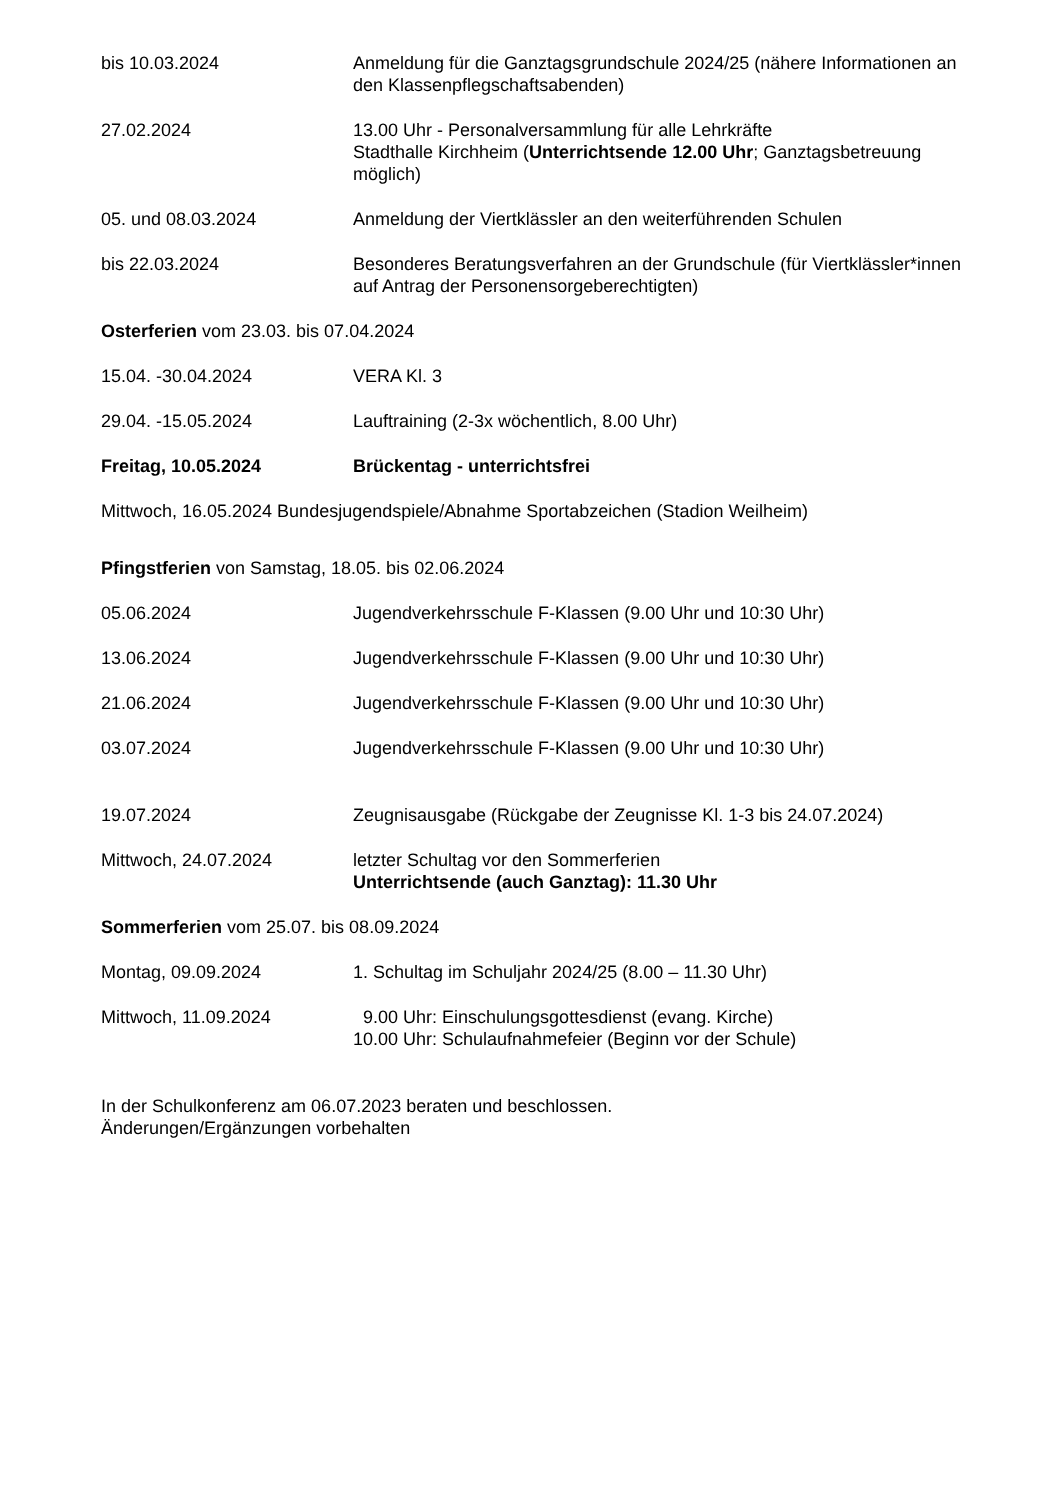bis 10.03.2024 Anmeldung für die Ganztagsgrundschule 2024/25 (nähere Informationen an den Klassenpflegschaftsabenden)
27.02.2024 13.00 Uhr - Personalversammlung für alle Lehrkräfte
Stadthalle Kirchheim (Unterrichtsende 12.00 Uhr; Ganztagsbetreuung möglich)
05. und 08.03.2024 Anmeldung der Viertklässler an den weiterführenden Schulen
bis 22.03.2024 Besonderes Beratungsverfahren an der Grundschule (für Viertklässler*innen auf Antrag der Personensorgeberechtigten)
Osterferien vom 23.03. bis 07.04.2024
15.04. -30.04.2024 VERA Kl. 3
29.04. -15.05.2024 Lauftraining (2-3x wöchentlich, 8.00 Uhr)
Freitag, 10.05.2024 Brückentag - unterrichtsfrei
Mittwoch, 16.05.2024 Bundesjugendspiele/Abnahme Sportabzeichen (Stadion Weilheim)
Pfingstferien von Samstag, 18.05. bis 02.06.2024
05.06.2024 Jugendverkehrsschule F-Klassen (9.00 Uhr und 10:30 Uhr)
13.06.2024 Jugendverkehrsschule F-Klassen (9.00 Uhr und 10:30 Uhr)
21.06.2024 Jugendverkehrsschule F-Klassen (9.00 Uhr und 10:30 Uhr)
03.07.2024 Jugendverkehrsschule F-Klassen (9.00 Uhr und 10:30 Uhr)
19.07.2024 Zeugnisausgabe (Rückgabe der Zeugnisse Kl. 1-3 bis 24.07.2024)
Mittwoch, 24.07.2024 letzter Schultag vor den Sommerferien
Unterrichtsende (auch Ganztag): 11.30 Uhr
Sommerferien vom 25.07. bis 08.09.2024
Montag, 09.09.2024 1. Schultag im Schuljahr 2024/25 (8.00 – 11.30 Uhr)
Mittwoch, 11.09.2024 9.00 Uhr: Einschulungsgottesdienst (evang. Kirche)
10.00 Uhr: Schulaufnahmefeier (Beginn vor der Schule)
In der Schulkonferenz am 06.07.2023 beraten und beschlossen.
Änderungen/Ergänzungen vorbehalten